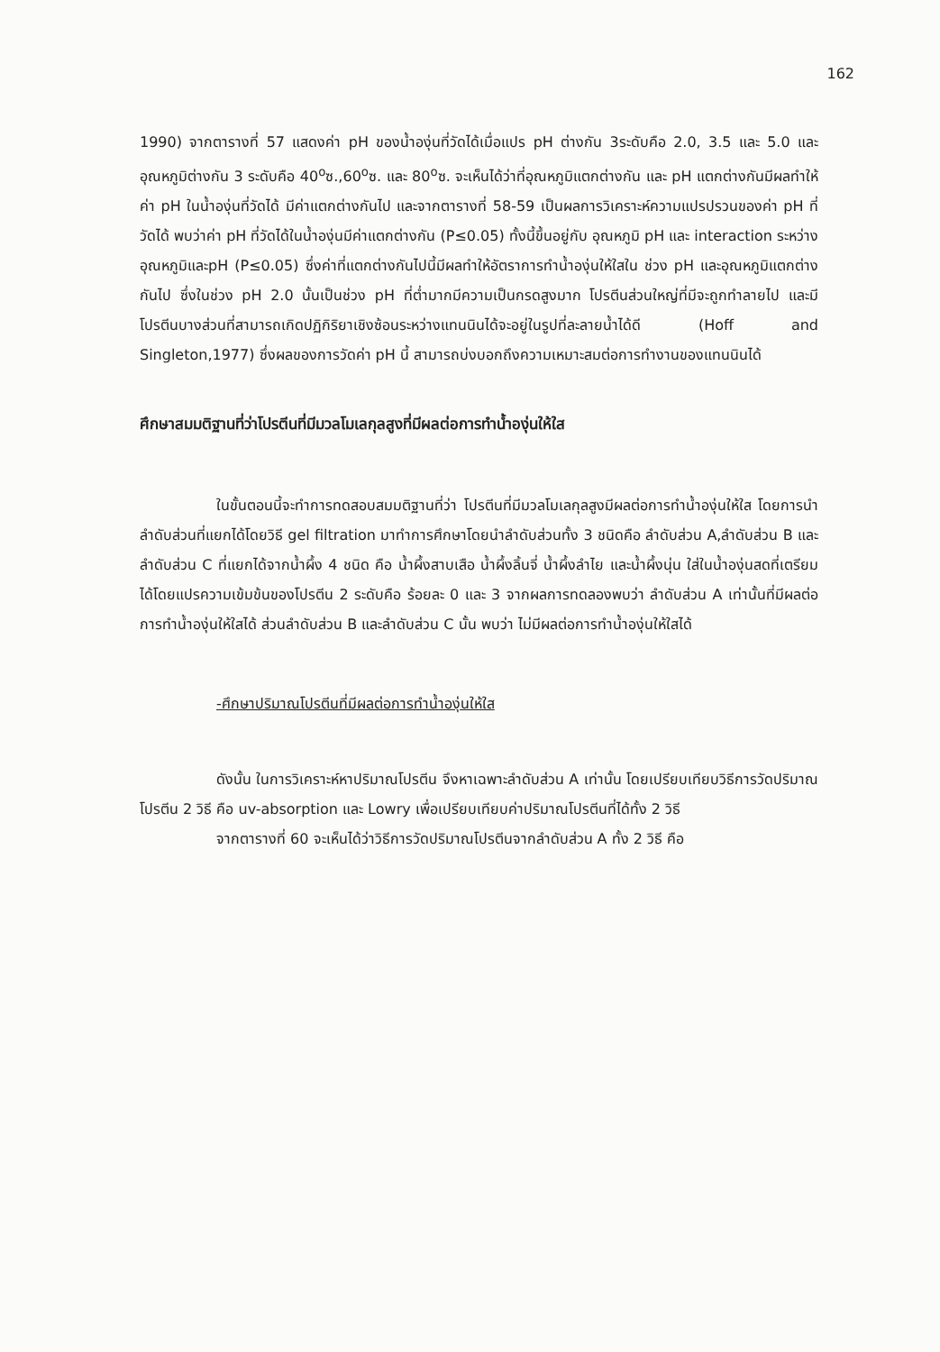162
1990) จากตารางที่ 57 แสดงค่า pH ของน้ำองุ่นที่วัดได้เมื่อแปร pH ต่างกัน 3ระดับคือ 2.0, 3.5 และ 5.0 และอุณหภูมิต่างกัน 3 ระดับคือ 40<sup>o</sup>ซ.,60<sup>o</sup>ซ. และ 80<sup>o</sup>ซ. จะเห็นได้ว่าที่อุณหภูมิแตกต่างกัน และ pH แตกต่างกันมีผลทำให้ค่า pH ในน้ำองุ่นที่วัดได้ มีค่าแตกต่างกันไป และจากตารางที่ 58-59 เป็นผลการวิเคราะห์ความแปรปรวนของค่า pH ที่วัดได้ พบว่าค่า pH ที่วัดได้ในน้ำองุ่นมีค่าแตกต่างกัน (P≤0.05) ทั้งนี้ขึ้นอยู่กับ อุณหภูมิ pH และ interaction ระหว่างอุณหภูมิและpH (P≤0.05) ซึ่งค่าที่แตกต่างกันไปนี้มีผลทำให้อัตราการทำน้ำองุ่นให้ใสใน ช่วง pH และอุณหภูมิแตกต่างกันไป ซึ่งในช่วง pH 2.0 นั้นเป็นช่วง pH ที่ต่ำมากมีความเป็นกรดสูงมาก โปรตีนส่วนใหญ่ที่มีจะถูกทำลายไป และมีโปรตีนบางส่วนที่สามารถเกิดปฏิกิริยาเชิงซ้อนระหว่างแทนนินได้จะอยู่ในรูปที่ละลายน้ำได้ดี (Hoff and Singleton,1977) ซึ่งผลของการวัดค่า pH นี้ สามารถบ่งบอกถึงความเหมาะสมต่อการทำงานของแทนนินได้
ศึกษาสมมติฐานที่ว่าโปรตีนที่มีมวลโมเลกุลสูงที่มีผลต่อการทำน้ำองุ่นให้ใส
ในขั้นตอนนี้จะทำการทดสอบสมมติฐานที่ว่า โปรตีนที่มีมวลโมเลกุลสูงมีผลต่อการทำน้ำองุ่นให้ใส โดยการนำลำดับส่วนที่แยกได้โดยวิธี gel filtration มาทำการศึกษาโดยนำลำดับส่วนทั้ง 3 ชนิดคือ ลำดับส่วน A,ลำดับส่วน B และลำดับส่วน C ที่แยกได้จากน้ำผึ้ง 4 ชนิด คือ น้ำผึ้งสาบเสือ น้ำผึ้งลิ้นจี่ น้ำผึ้งลำไย และน้ำผึ้งนุ่น ใส่ในน้ำองุ่นสดที่เตรียมได้โดยแปรความเข้มข้นของโปรตีน 2 ระดับคือ ร้อยละ 0 และ 3 จากผลการทดลองพบว่า ลำดับส่วน A เท่านั้นที่มีผลต่อการทำน้ำองุ่นให้ใสได้ ส่วนลำดับส่วน B และลำดับส่วน C นั้น พบว่า ไม่มีผลต่อการทำน้ำองุ่นให้ใสได้
-ศึกษาปริมาณโปรตีนที่มีผลต่อการทำน้ำองุ่นให้ใส
ดังนั้น ในการวิเคราะห์หาปริมาณโปรตีน จึงหาเฉพาะลำดับส่วน A เท่านั้น โดยเปรียบเทียบวิธีการวัดปริมาณโปรตีน 2 วิธี คือ uv-absorption และ Lowry เพื่อเปรียบเทียบค่าปริมาณโปรตีนที่ได้ทั้ง 2 วิธี
จากตารางที่ 60 จะเห็นได้ว่าวิธีการวัดปริมาณโปรตีนจากลำดับส่วน A ทั้ง 2 วิธี คือ